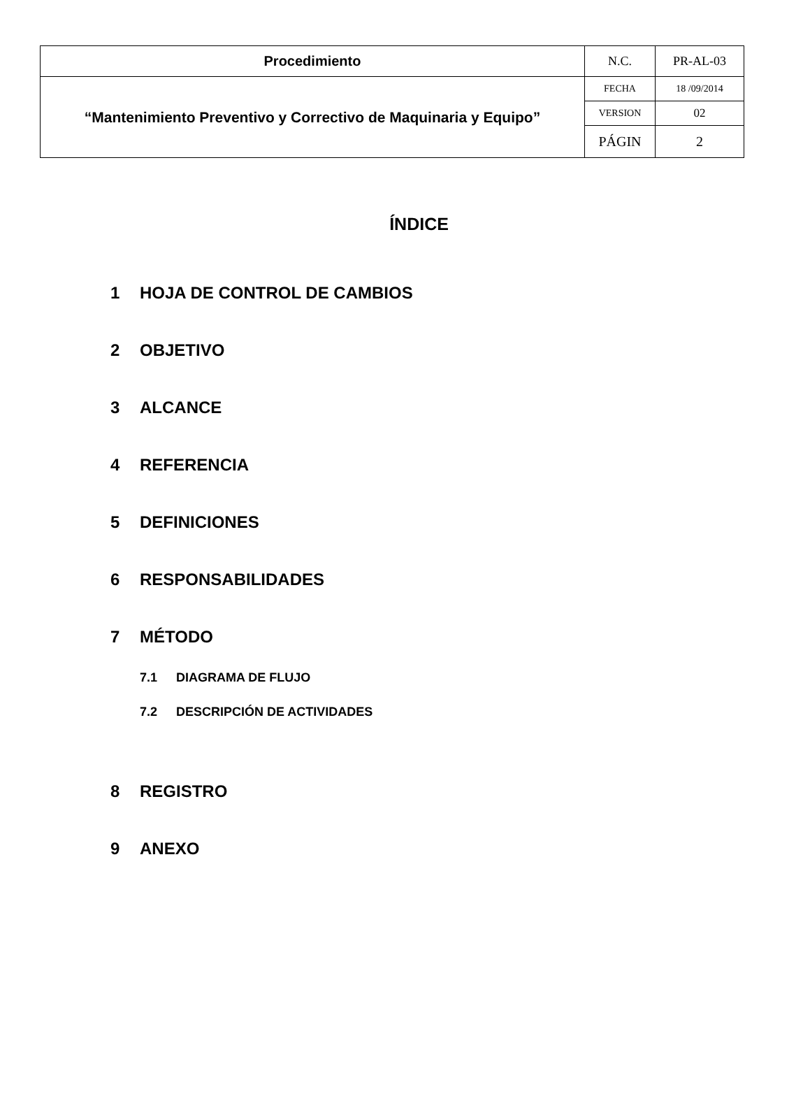| Procedimiento | N.C. | PR-AL-03 |
| “Mantenimiento Preventivo y Correctivo de Maquinaria y Equipo” | FECHA | 18 /09/2014 |
| | VERSION | 02 |
| | PÁGIN | 2 |
ÍNDICE
1 HOJA DE CONTROL DE CAMBIOS
2 OBJETIVO
3 ALCANCE
4 REFERENCIA
5 DEFINICIONES
6 RESPONSABILIDADES
7 MÉTODO
7.1 DIAGRAMA DE FLUJO
7.2 DESCRIPCIÓN DE ACTIVIDADES
8 REGISTRO
9 ANEXO